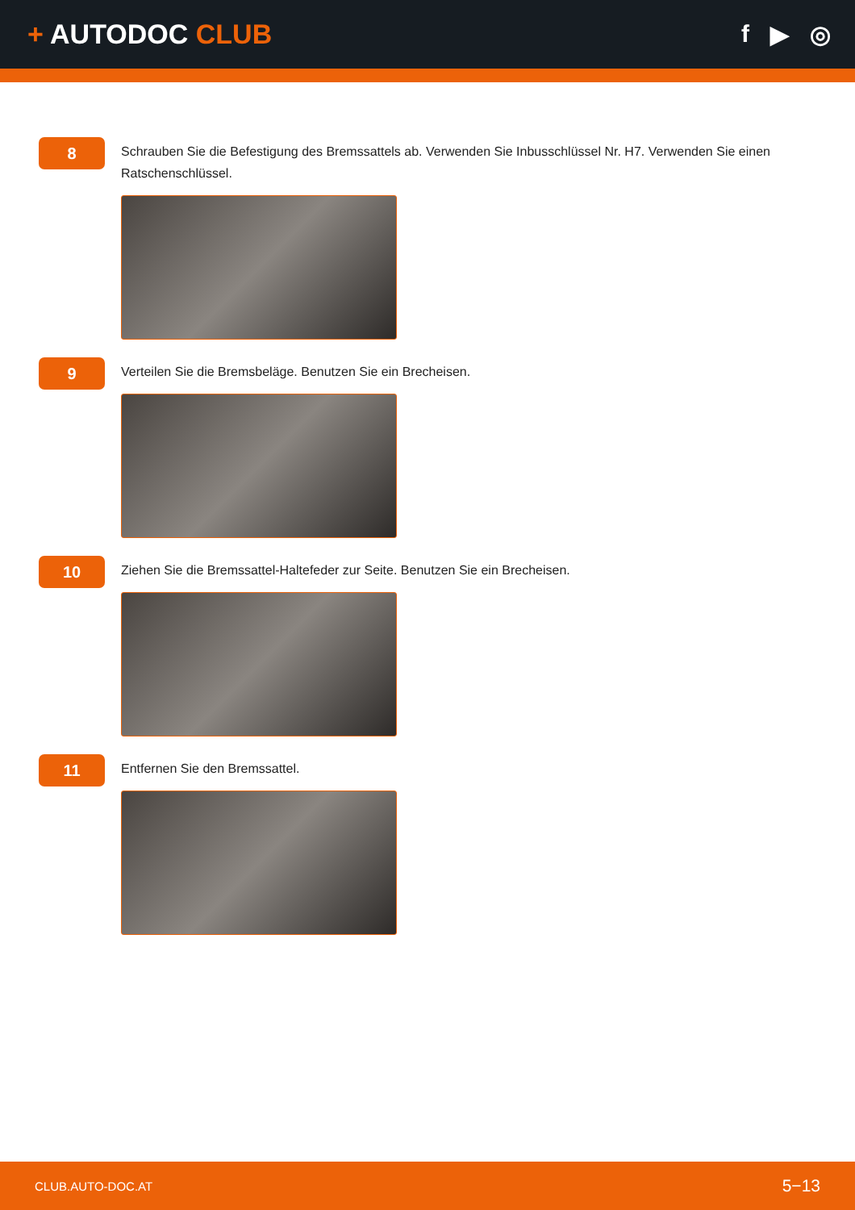+ AUTODOC CLUB f ▶ ◎
8
Schrauben Sie die Befestigung des Bremssattels ab. Verwenden Sie Inbusschlüssel Nr. H7. Verwenden Sie einen Ratschenschlüssel.
9
Verteilen Sie die Bremsbeläge. Benutzen Sie ein Brecheisen.
10
Ziehen Sie die Bremssattel-Haltefeder zur Seite. Benutzen Sie ein Brecheisen.
11
Entfernen Sie den Bremssattel.
CLUB.AUTO-DOC.AT 5−13